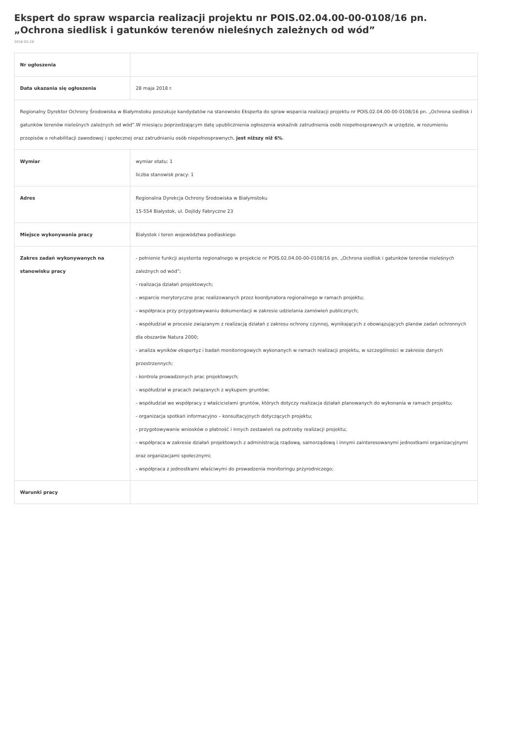Ekspert do spraw wsparcia realizacji projektu nr POIS.02.04.00-00-0108/16 pn. „Ochrona siedlisk i gatunków terenów nieleśnych zależnych od wód”
2018-05-28
| Nr ogłoszenia | |
| Data ukazania się ogłoszenia | 28 maja 2018 r. |
| Regionalny Dyrektor Ochrony Środowiska w Białymstoku poszukuje kandydatów na stanowisko Eksperta do spraw wsparcia realizacji projektu nr POIS.02.04.00-00-0108/16 pn. „Ochrona siedlisk i gatunków terenów nieleśnych zależnych od wód”.W miesiącu poprzedzającym datę upublicznienia ogłoszenia wskaźnik zatrudnienia osób niepełnosprawnych w urzędzie, w rozumieniu przepisów o rehabilitacji zawodowej i społecznej oraz zatrudnianiu osób niepełnosprawnych, jest niższy niż 6% . | |
| Wymiar | wymiar etatu: 1 liczba stanowisk pracy: 1 |
| Adres | Regionalna Dyrekcja Ochrony Środowiska w Białymstoku 15-554 Białystok, ul. Dojlidy Fabryczne 23 |
| Miejsce wykonywania pracy | Białystok i teren województwa podlaskiego |
| Zakres zadań wykonywanych na stanowisku pracy | - pełnienie funkcji asystenta regionalnego w projekcie nr POIS.02.04.00-00-0108/16 pn. „Ochrona siedlisk i gatunków terenów nieleśnych zależnych od wód”; - realizacja działań projektowych; - wsparcie merytoryczne prac realizowanych przez koordynatora regionalnego w ramach projektu; - współpraca przy przygotowywaniu dokumentacji w zakresie udzielania zamówień publicznych; - współudział w procesie związanym z realizacją działań z zakresu ochrony czynnej, wynikających z obowiązujących planów zadań ochronnych dla obszarów Natura 2000; - analiza wyników ekspertyz i badań monitoringowych wykonanych w ramach realizacji projektu, w szczególności w zakresie danych przestrzennych; - kontrola prowadzonych prac projektowych; - współudział w pracach związanych z wykupem gruntów; - współudział we współpracy z właścicielami gruntów, których dotyczy realizacja działań planowanych do wykonania w ramach projektu; - organizacja spotkań informacyjno – konsultacyjnych dotyczących projektu; - przygotowywanie wniosków o płatność i innych zestawień na potrzeby realizacji projektu; - współpraca w zakresie działań projektowych z administracją rządową, samorządową i innymi zainteresowanymi jednostkami organizacyjnymi oraz organizacjami społecznymi; - współpraca z jednostkami właściwymi do prowadzenia monitoringu przyrodniczego; |
| Warunki pracy | |